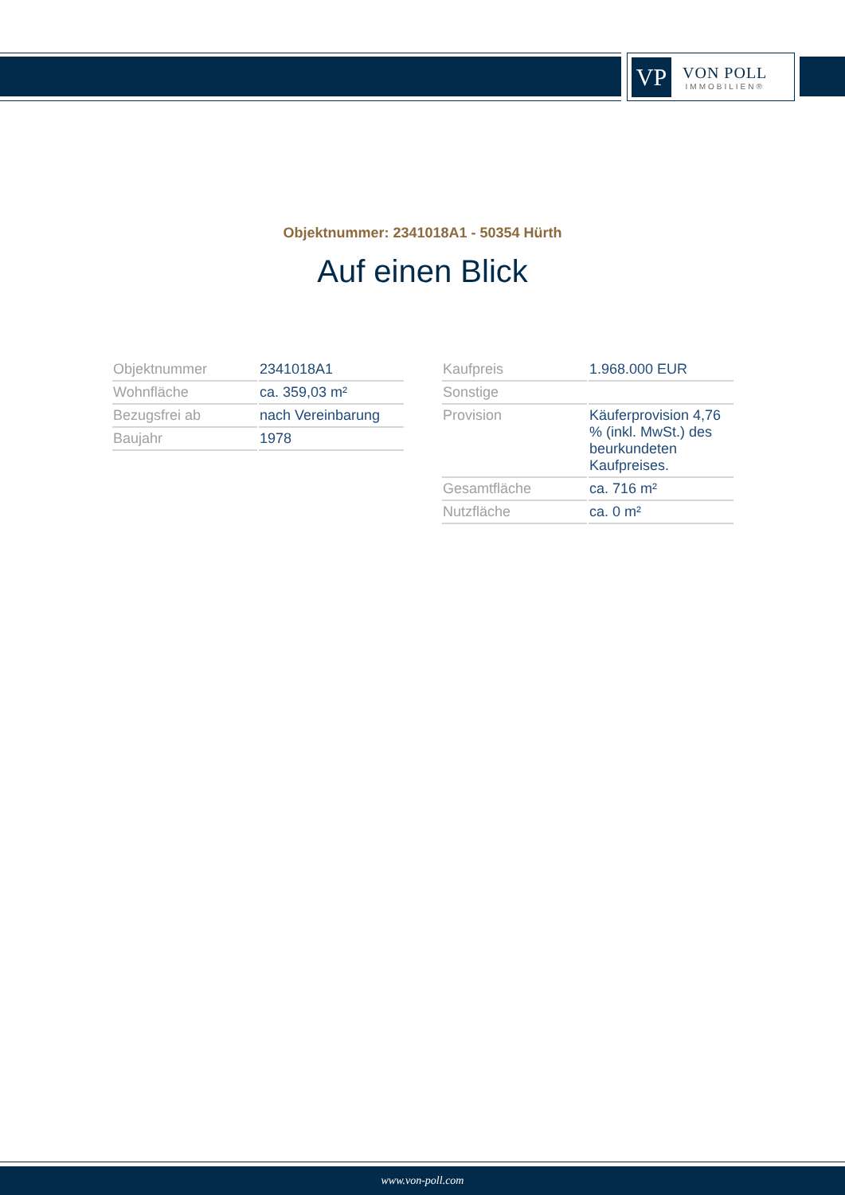VP
VON POLL
IMMOBILIEN®
Objektnummer: 2341018A1 - 50354 Hürth
Auf einen Blick
| Objektnummer | 2341018A1 |
| Wohnfläche | ca. 359,03 m² |
| Bezugsfrei ab | nach Vereinbarung |
| Baujahr | 1978 |
| Kaufpreis | 1.968.000 EUR |
| Sonstige | |
| Provision | Käuferprovision 4,76 % (inkl. MwSt.) des beurkundeten Kaufpreises. |
| Gesamtfläche | ca. 716 m² |
| Nutzfläche | ca. 0 m² |
www.von-poll.com